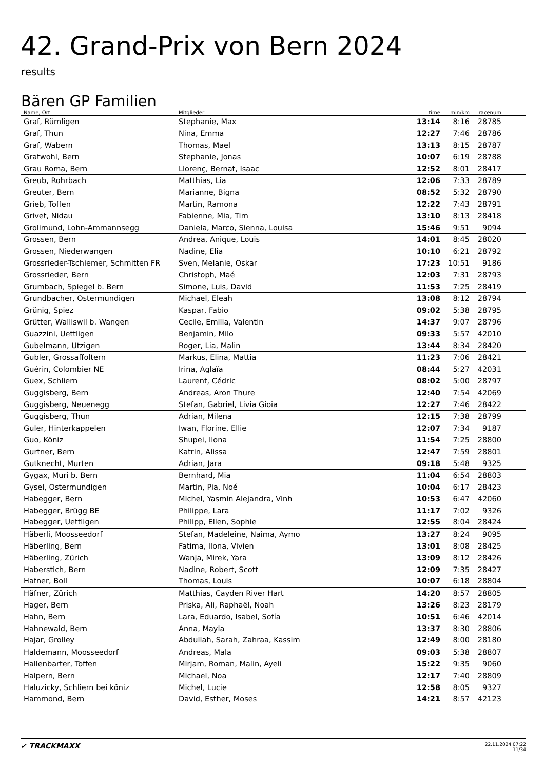42. Grand-Prix von Bern 2024
results
Bären GP Familien
| Name, Ort | Mitglieder | time | min/km | racenum | |
| --- | --- | --- | --- | --- | --- |
| Graf, Rümligen | Stephanie, Max | 13:14 | 8:16 | 28785 | |
| Graf, Thun | Nina, Emma | 12:27 | 7:46 | 28786 | |
| Graf, Wabern | Thomas, Mael | 13:13 | 8:15 | 28787 | |
| Gratwohl, Bern | Stephanie, Jonas | 10:07 | 6:19 | 28788 | |
| Grau Roma, Bern | Llorenç, Bernat, Isaac | 12:52 | 8:01 | 28417 | |
| Greub, Rohrbach | Matthias, Lia | 12:06 | 7:33 | 28789 | |
| Greuter, Bern | Marianne, Bigna | 08:52 | 5:32 | 28790 | |
| Grieb, Toffen | Martin, Ramona | 12:22 | 7:43 | 28791 | |
| Grivet, Nidau | Fabienne, Mia, Tim | 13:10 | 8:13 | 28418 | |
| Grolimund, Lohn-Ammannsegg | Daniela, Marco, Sienna, Louisa | 15:46 | 9:51 | 9094 | |
| Grossen, Bern | Andrea, Anique, Louis | 14:01 | 8:45 | 28020 | |
| Grossen, Niederwangen | Nadine, Elia | 10:10 | 6:21 | 28792 | |
| Grossrieder-Tschiemer, Schmitten FR | Sven, Melanie, Oskar | 17:23 | 10:51 | 9186 | |
| Grossrieder, Bern | Christoph, Maé | 12:03 | 7:31 | 28793 | |
| Grumbach, Spiegel b. Bern | Simone, Luis, David | 11:53 | 7:25 | 28419 | |
| Grundbacher, Ostermundigen | Michael, Eleah | 13:08 | 8:12 | 28794 | |
| Grünig, Spiez | Kaspar, Fabio | 09:02 | 5:38 | 28795 | |
| Grütter, Walliswil b. Wangen | Cecile, Emilia, Valentin | 14:37 | 9:07 | 28796 | |
| Guazzini, Uettligen | Benjamin, Milo | 09:33 | 5:57 | 42010 | |
| Gubelmann, Utzigen | Roger, Lia, Malin | 13:44 | 8:34 | 28420 | |
| Gubler, Grossaffoltern | Markus, Elina, Mattia | 11:23 | 7:06 | 28421 | |
| Guérin, Colombier NE | Irina, Aglaïa | 08:44 | 5:27 | 42031 | |
| Guex, Schliern | Laurent, Cédric | 08:02 | 5:00 | 28797 | |
| Guggisberg, Bern | Andreas, Aron Thure | 12:40 | 7:54 | 42069 | |
| Guggisberg, Neuenegg | Stefan, Gabriel, Livia Gioia | 12:27 | 7:46 | 28422 | |
| Guggisberg, Thun | Adrian, Milena | 12:15 | 7:38 | 28799 | |
| Guler, Hinterkappelen | Iwan, Florine, Ellie | 12:07 | 7:34 | 9187 | |
| Guo, Köniz | Shupei, Ilona | 11:54 | 7:25 | 28800 | |
| Gurtner, Bern | Katrin, Alissa | 12:47 | 7:59 | 28801 | |
| Gutknecht, Murten | Adrian, Jara | 09:18 | 5:48 | 9325 | |
| Gygax, Muri b. Bern | Bernhard, Mia | 11:04 | 6:54 | 28803 | |
| Gysel, Ostermundigen | Martin, Pia, Noé | 10:04 | 6:17 | 28423 | |
| Habegger, Bern | Michel, Yasmin Alejandra, Vinh | 10:53 | 6:47 | 42060 | |
| Habegger, Brügg BE | Philippe, Lara | 11:17 | 7:02 | 9326 | |
| Habegger, Uettligen | Philipp, Ellen, Sophie | 12:55 | 8:04 | 28424 | |
| Häberli, Moosseedorf | Stefan, Madeleine, Naima, Aymo | 13:27 | 8:24 | 9095 | |
| Häberling, Bern | Fatima, Ilona, Vivien | 13:01 | 8:08 | 28425 | |
| Häberling, Zürich | Wanja, Mirek, Yara | 13:09 | 8:12 | 28426 | |
| Haberstich, Bern | Nadine, Robert, Scott | 12:09 | 7:35 | 28427 | |
| Hafner, Boll | Thomas, Louis | 10:07 | 6:18 | 28804 | |
| Häfner, Zürich | Matthias, Cayden River Hart | 14:20 | 8:57 | 28805 | |
| Hager, Bern | Priska, Ali, Raphaël, Noah | 13:26 | 8:23 | 28179 | |
| Hahn, Bern | Lara, Eduardo, Isabel, Sofía | 10:51 | 6:46 | 42014 | |
| Hahnewald, Bern | Anna, Mayla | 13:37 | 8:30 | 28806 | |
| Hajar, Grolley | Abdullah, Sarah, Zahraa, Kassim | 12:49 | 8:00 | 28180 | |
| Haldemann, Moosseedorf | Andreas, Mala | 09:03 | 5:38 | 28807 | |
| Hallenbarter, Toffen | Mirjam, Roman, Malin, Ayeli | 15:22 | 9:35 | 9060 | |
| Halpern, Bern | Michael, Noa | 12:17 | 7:40 | 28809 | |
| Haluzicky, Schliern bei köniz | Michel, Lucie | 12:58 | 8:05 | 9327 | |
| Hammond, Bern | David, Esther, Moses | 14:21 | 8:57 | 42123 | |
✔ TRACKMAXX
22.11.2024 07:22
11/34